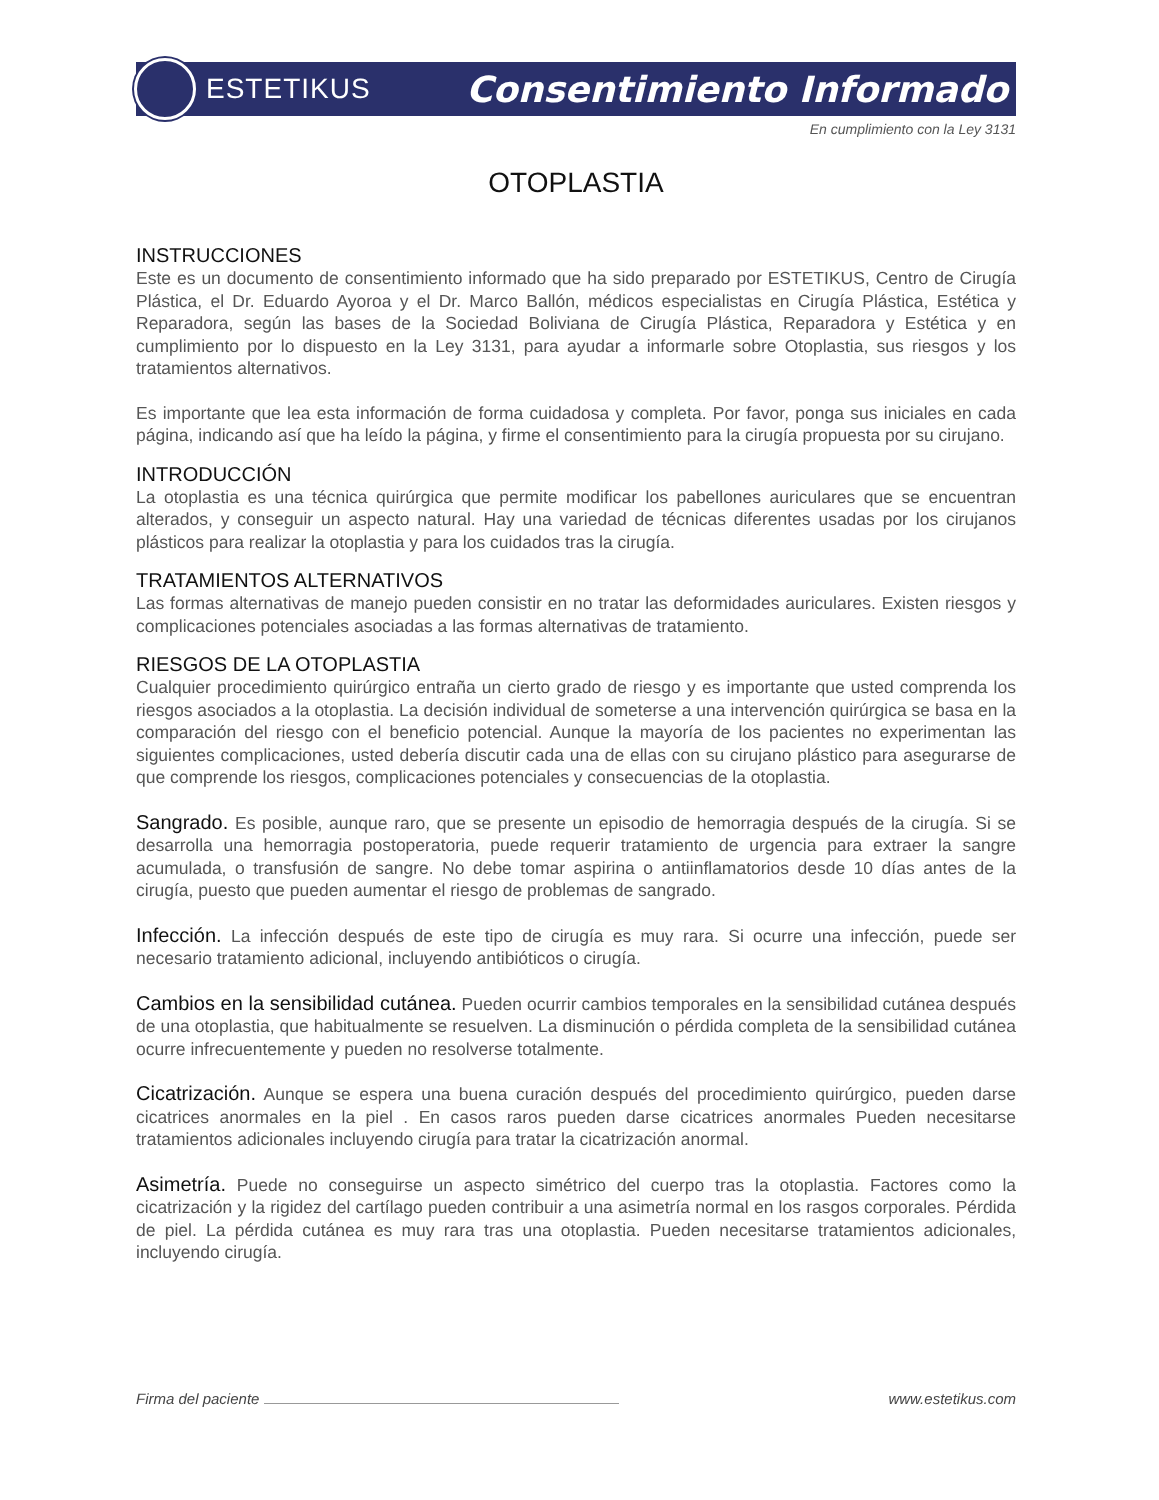ESTETIKUS
Consentimiento Informado
En cumplimiento con la Ley 3131
OTOPLASTIA
INSTRUCCIONES
Este es un documento de consentimiento informado que ha sido preparado por ESTETIKUS, Centro de Cirugía Plástica, el Dr. Eduardo Ayoroa y el Dr. Marco Ballón, médicos especialistas en Cirugía Plástica, Estética y Reparadora, según las bases de la Sociedad Boliviana de Cirugía Plástica, Reparadora y Estética y en cumplimiento por lo dispuesto en la Ley 3131, para ayudar a informarle sobre Otoplastia, sus riesgos y los tratamientos alternativos.
Es importante que lea esta información de forma cuidadosa y completa. Por favor, ponga sus iniciales en cada página, indicando así que ha leído la página, y firme el consentimiento para la cirugía propuesta por su cirujano.
INTRODUCCIÓN
La otoplastia es una técnica quirúrgica que permite modificar los pabellones auriculares que se encuentran alterados, y conseguir un aspecto natural. Hay una variedad de técnicas diferentes usadas por los cirujanos plásticos para realizar la otoplastia y para los cuidados tras la cirugía.
TRATAMIENTOS ALTERNATIVOS
Las formas alternativas de manejo pueden consistir en no tratar las deformidades auriculares. Existen riesgos y complicaciones potenciales asociadas a las formas alternativas de tratamiento.
RIESGOS DE LA OTOPLASTIA
Cualquier procedimiento quirúrgico entraña un cierto grado de riesgo y es importante que usted comprenda los riesgos asociados a la otoplastia. La decisión individual de someterse a una intervención quirúrgica se basa en la comparación del riesgo con el beneficio potencial. Aunque la mayoría de los pacientes no experimentan las siguientes complicaciones, usted debería discutir cada una de ellas con su cirujano plástico para asegurarse de que comprende los riesgos, complicaciones potenciales y consecuencias de la otoplastia.
Sangrado. Es posible, aunque raro, que se presente un episodio de hemorragia después de la cirugía. Si se desarrolla una hemorragia postoperatoria, puede requerir tratamiento de urgencia para extraer la sangre acumulada, o transfusión de sangre. No debe tomar aspirina o antiinflamatorios desde 10 días antes de la cirugía, puesto que pueden aumentar el riesgo de problemas de sangrado.
Infección. La infección después de este tipo de cirugía es muy rara. Si ocurre una infección, puede ser necesario tratamiento adicional, incluyendo antibióticos o cirugía.
Cambios en la sensibilidad cutánea. Pueden ocurrir cambios temporales en la sensibilidad cutánea después de una otoplastia, que habitualmente se resuelven. La disminución o pérdida completa de la sensibilidad cutánea ocurre infrecuentemente y pueden no resolverse totalmente.
Cicatrización. Aunque se espera una buena curación después del procedimiento quirúrgico, pueden darse cicatrices anormales en la piel . En casos raros pueden darse cicatrices anormales Pueden necesitarse tratamientos adicionales incluyendo cirugía para tratar la cicatrización anormal.
Asimetría. Puede no conseguirse un aspecto simétrico del cuerpo tras la otoplastia. Factores como la cicatrización y la rigidez del cartílago pueden contribuir a una asimetría normal en los rasgos corporales. Pérdida de piel. La pérdida cutánea es muy rara tras una otoplastia. Pueden necesitarse tratamientos adicionales, incluyendo cirugía.
Firma del paciente www.estetikus.com